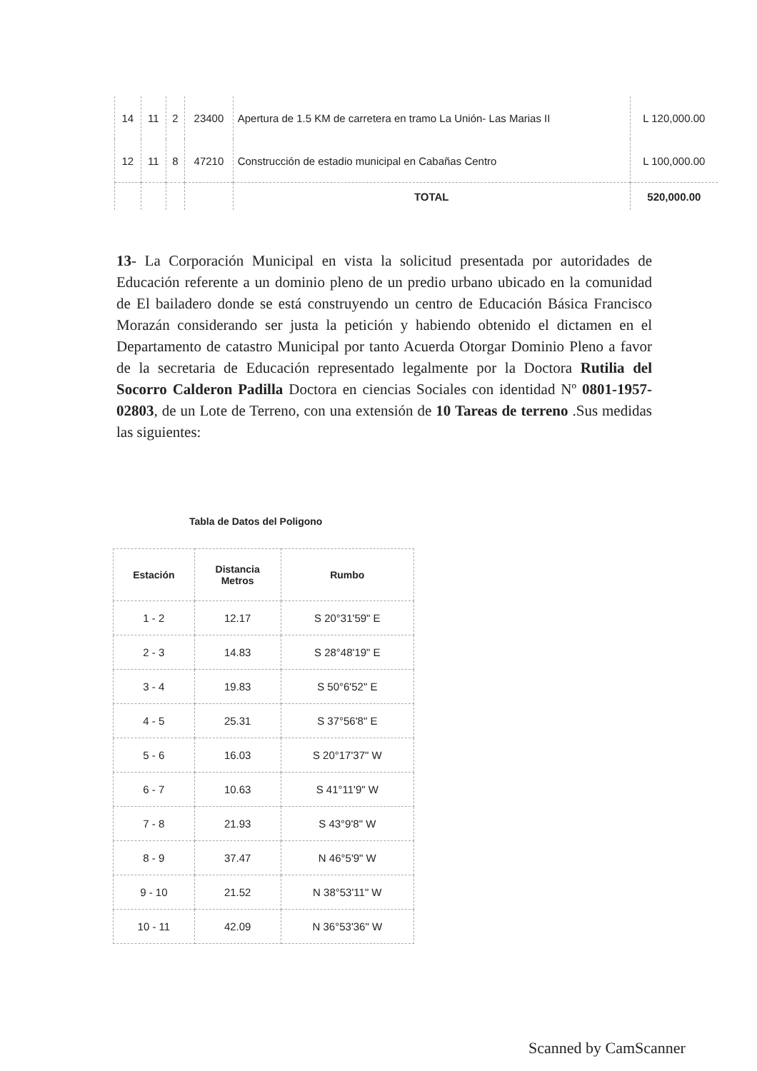| 14 | 11 | 2 | 23400 | Apertura de 1.5 KM de carretera en tramo La Unión- Las Marias II | L 120,000.00 |
| 12 | 11 | 8 | 47210 | Construcción de estadio municipal en Cabañas Centro | L 100,000.00 |
| | | | | TOTAL | 520,000.00 |
13- La Corporación Municipal en vista la solicitud presentada por autoridades de Educación referente a un dominio pleno de un predio urbano ubicado en la comunidad de El bailadero donde se está construyendo un centro de Educación Básica Francisco Morazán considerando ser justa la petición y habiendo obtenido el dictamen en el Departamento de catastro Municipal por tanto Acuerda Otorgar Dominio Pleno a favor de la secretaria de Educación representado legalmente por la Doctora Rutilia del Socorro Calderon Padilla Doctora en ciencias Sociales con identidad Nº 0801-1957-02803, de un Lote de Terreno, con una extensión de 10 Tareas de terreno .Sus medidas las siguientes:
Tabla de Datos del Poligono
| Estación | Distancia Metros | Rumbo |
| --- | --- | --- |
| 1 - 2 | 12.17 | S 20°31'59" E |
| 2 - 3 | 14.83 | S 28°48'19" E |
| 3 - 4 | 19.83 | S 50°6'52" E |
| 4 - 5 | 25.31 | S 37°56'8" E |
| 5 - 6 | 16.03 | S 20°17'37" W |
| 6 - 7 | 10.63 | S 41°11'9" W |
| 7 - 8 | 21.93 | S 43°9'8" W |
| 8 - 9 | 37.47 | N 46°5'9" W |
| 9 - 10 | 21.52 | N 38°53'11" W |
| 10 - 11 | 42.09 | N 36°53'36" W |
Scanned by CamScanner